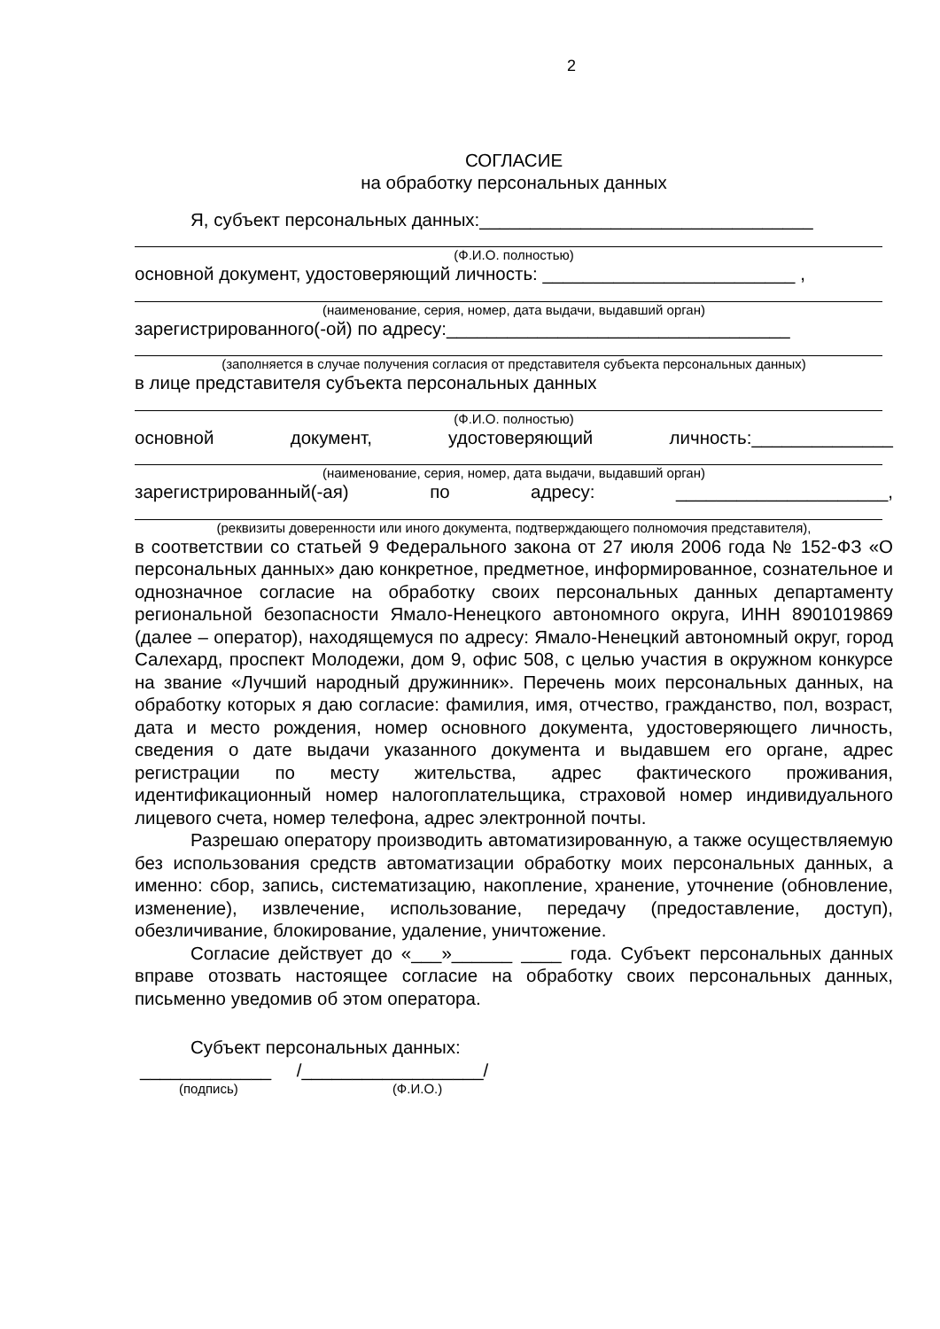2
СОГЛАСИЕ
на обработку персональных данных
Я, субъект персональных данных:_________________________________
(Ф.И.О. полностью)
основной документ, удостоверяющий личность: _________________________ ,
(наименование, серия, номер, дата выдачи, выдавший орган)
зарегистрированного(-ой) по адресу:__________________________________
(заполняется в случае получения согласия от представителя субъекта персональных данных)
в лице представителя субъекта персональных данных
(Ф.И.О. полностью)
основной документ, удостоверяющий личность:______________
(наименование, серия, номер, дата выдачи, выдавший орган)
зарегистрированный(-ая) по адресу: _____________________,
(реквизиты доверенности или иного документа, подтверждающего полномочия представителя),
в соответствии со статьей 9 Федерального закона от 27 июля 2006 года № 152-ФЗ «О персональных данных» даю конкретное, предметное, информированное, сознательное и однозначное согласие на обработку своих персональных данных департаменту региональной безопасности Ямало-Ненецкого автономного округа, ИНН 8901019869 (далее – оператор), находящемуся по адресу: Ямало-Ненецкий автономный округ, город Салехард, проспект Молодежи, дом 9, офис 508, с целью участия в окружном конкурсе на звание «Лучший народный дружинник». Перечень моих персональных данных, на обработку которых я даю согласие: фамилия, имя, отчество, гражданство, пол, возраст, дата и место рождения, номер основного документа, удостоверяющего личность, сведения о дате выдачи указанного документа и выдавшем его органе, адрес регистрации по месту жительства, адрес фактического проживания, идентификационный номер налогоплательщика, страховой номер индивидуального лицевого счета, номер телефона, адрес электронной почты.
Разрешаю оператору производить автоматизированную, а также осуществляемую без использования средств автоматизации обработку моих персональных данных, а именно: сбор, запись, систематизацию, накопление, хранение, уточнение (обновление, изменение), извлечение, использование, передачу (предоставление, доступ), обезличивание, блокирование, удаление, уничтожение.
Согласие действует до «___»______ ____ года. Субъект персональных данных вправе отозвать настоящее согласие на обработку своих персональных данных, письменно уведомив об этом оператора.
Субъект персональных данных:
_____________ /__________________/
(подпись) (Ф.И.О.)